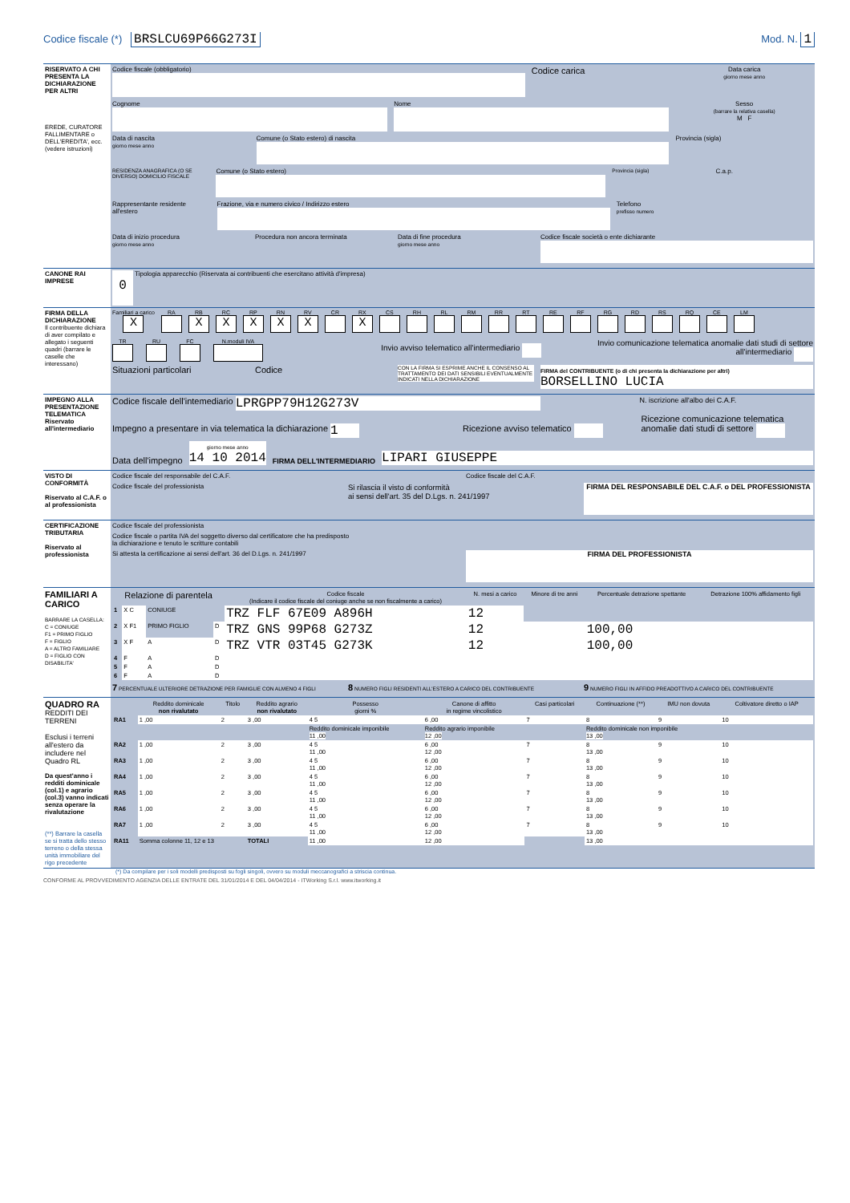Codice fiscale (*) BRSLCU69P66G273I Mod. N. 1
| RISERVATO A CHI PRESENTA LA DICHIARAZIONE PER ALTRI EREDE, CURATORE FALLIMENTARE o DELL'EREDITA', ecc. (vedere istruzioni) | Codice fiscale (obbligatorio) Codice carica Data carica giorno mese anno Cognome Nome Sesso (barrare la relativa casella) M F Data di nascita giorno mese anno Comune (o Stato estero) di nascita Provincia (sigla) RESIDENZA ANAGRAFICA (O SE DIVERSO) DOMICILIO FISCALE Comune (o Stato estero) Provincia (sigla) C.a.p. Rappresentante residente all'estero Frazione, via e numero civico / Indirizzo estero Telefono prefisso numero Data di inizio procedura giorno mese anno Procedura non ancora terminata Data di fine procedura giorno mese anno Codice fiscale società o ente dichiarante |
| CANONE RAI IMPRESE | 0 Tipologia apparecchio (Riservata ai contribuenti che esercitano attività d'impresa) |
| FIRMA DELLA DICHIARAZIONE Il contribuente dichiara di aver compilato e allegato i seguenti quadri (barrare le caselle che interessano) | Familiari a carico X RA RB X RC X RP X RN X RV X CR RX X CS RH RL RM RR RT RE RF RG RD RS RQ CE LM TR RU FC N.moduli IVA Invio avviso telematico all'intermediario Invio comunicazione telematica anomalie dati studi di settore all'intermediario Situazioni particolari Codice CON LA FIRMA SI ESPRIME ANCHE IL CONSENSO AL TRATTAMENTO DEI DATI SENSIBILI EVENTUALMENTE INDICATI NELLA DICHIARAZIONE FIRMA del CONTRIBUENTE (o di chi presenta la dichiarazione per altri) BORSELLINO LUCIA |
| IMPEGNO ALLA PRESENTAZIONE TELEMATICA Riservato all'intermediario | Codice fiscale dell'intemediario LPRGPP79H12G273V N. iscrizione all'albo dei C.A.F. Impegno a presentare in via telematica la dichiarazione 1 Ricezione avviso telematico Ricezione comunicazione telematica anomalie dati studi di settore Data dell'impegno giorno mese anno 14 10 2014 FIRMA DELL'INTERMEDIARIO LIPARI GIUSEPPE |
| VISTO DI CONFORMITÀ Riservato al C.A.F. o al professionista | Codice fiscale del responsabile del C.A.F. Codice fiscale del C.A.F. Codice fiscale del professionista Si rilascia il visto di conformità ai sensi dell'art. 35 del D.Lgs. n. 241/1997 FIRMA DEL RESPONSABILE DEL C.A.F. o DEL PROFESSIONISTA |
| CERTIFICAZIONE TRIBUTARIA Riservato al professionista | Codice fiscale del professionista Codice fiscale o partita IVA del soggetto diverso dal certificatore che ha predisposto la dichiarazione e tenuto le scritture contabili Si attesta la certificazione ai sensi dell'art. 36 del D.Lgs. n. 241/1997 FIRMA DEL PROFESSIONISTA |
| FAMILIARI A CARICO BARRARE LA CASELLA: C = CONIUGE F1 = PRIMO FIGLIO F = FIGLIO A = ALTRO FAMILIARE D = FIGLIO CON DISABILITA' | / Relazione di parentela / / / / Codice fiscale (Indicare il codice fiscale del coniuge anche se non fiscalmente a carico) / N. mesi a carico / Minore di tre anni / Percentuale detrazione spettante / Detrazione 100% affidamento figli / / --- / --- / --- / --- / --- / --- / --- / --- / --- / / 1 / X C / CONIUGE / / TRZ FLF 67E09 A896H / 12 / / / / / 2 / X F1 / PRIMO FIGLIO / D / TRZ GNS 99P68 G273Z / 12 / / 100,00 / / / 3 / X F / A / D / TRZ VTR 03T45 G273K / 12 / / 100,00 / / / 4 / F / A / D / / / / / / / 5 / F / A / D / / / / / / / 6 / F / A / D / / / / / / 7 PERCENTUALE ULTERIORE DETRAZIONE PER FAMIGLIE CON ALMENO 4 FIGLI 8 NUMERO FIGLI RESIDENTI ALL'ESTERO A CARICO DEL CONTRIBUENTE 9 NUMERO FIGLI IN AFFIDO PREADOTTIVO A CARICO DEL CONTRIBUENTE |
| QUADRO RA REDDITI DEI TERRENI Esclusi i terreni all'estero da includere nel Quadro RL Da quest'anno i redditi dominicale (col.1) e agrario (col.3) vanno indicati senza operare la rivalutazione (**) Barrare la casella se si tratta dello stesso terreno o della stessa unità immobiliare del rigo precedente | / / Reddito dominicale non rivalutato / Titolo / Reddito agrario non rivalutato / Possesso giorni % / Canone di affitto in regime vincolistico / Casi particolari / Continuazione (**) / IMU non dovuta / Coltivatore diretto o IAP / / --- / --- / --- / --- / --- / --- / --- / --- / --- / --- / / RA1 / 1 ,00 / 2 / 3 ,00 / 4 5 / 6 ,00 / 7 / 8 / 9 / 10 / / / / / / Reddito dominicale imponibile 11 ,00 / Reddito agrario imponibile 12 ,00 / / Reddito dominicale non imponibile 13 ,00 / / / / RA2 / 1 ,00 / 2 / 3 ,00 / 4 5 11 ,00 / 6 ,00 12 ,00 / 7 / 8 13 ,00 / 9 / 10 / / RA3 / 1 ,00 / 2 / 3 ,00 / 4 5 11 ,00 / 6 ,00 12 ,00 / 7 / 8 13 ,00 / 9 / 10 / / RA4 / 1 ,00 / 2 / 3 ,00 / 4 5 11 ,00 / 6 ,00 12 ,00 / 7 / 8 13 ,00 / 9 / 10 / / RA5 / 1 ,00 / 2 / 3 ,00 / 4 5 11 ,00 / 6 ,00 12 ,00 / 7 / 8 13 ,00 / 9 / 10 / / RA6 / 1 ,00 / 2 / 3 ,00 / 4 5 11 ,00 / 6 ,00 12 ,00 / 7 / 8 13 ,00 / 9 / 10 / / RA7 / 1 ,00 / 2 / 3 ,00 / 4 5 11 ,00 / 6 ,00 12 ,00 / 7 / 8 13 ,00 / 9 / 10 / / RA11 / Somma colonne 11, 12 e 13 / / TOTALI / 11 ,00 / 12 ,00 / / 13 ,00 / / / |
(*) Da compilare per i soli modelli predisposti su fogli singoli, ovvero su moduli meccanografici a striscia continua.
CONFORME AL PROVVEDIMENTO AGENZIA DELLE ENTRATE DEL 31/01/2014 E DEL 04/04/2014 - ITWorking S.r.l. www.itworking.it